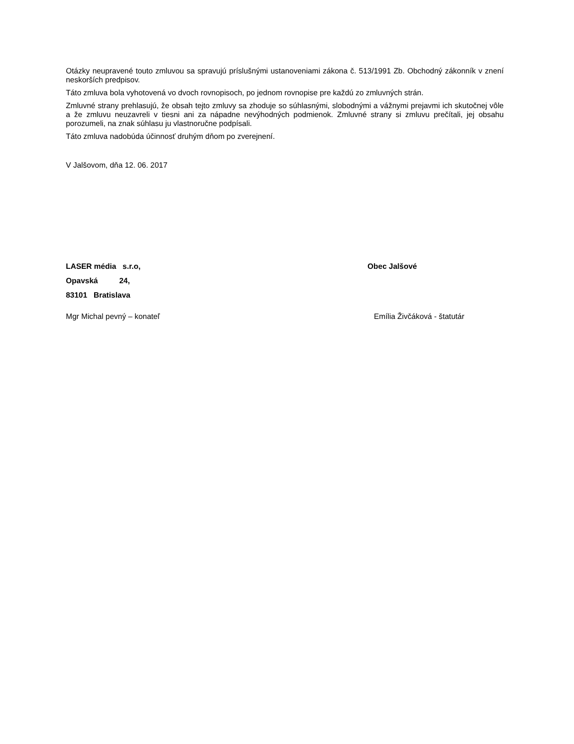Otázky neupravené touto zmluvou sa spravujú príslušnými ustanoveniami zákona č. 513/1991 Zb. Obchodný zákonník v znení neskorších predpisov.
Táto zmluva bola vyhotovená vo dvoch rovnopisoch, po jednom rovnopise pre každú zo zmluvných strán.
Zmluvné strany prehlasujú, že obsah tejto zmluvy sa zhoduje so súhlasnými, slobodnými a vážnymi prejavmi ich skutočnej vôle a že zmluvu neuzavreli v tiesni ani za nápadne nevýhodných podmienok. Zmluvné strany si zmluvu prečítali, jej obsahu porozumeli, na znak súhlasu ju vlastnoručne podpísali.
Táto zmluva nadobúda účinnosť druhým dňom po zverejnení.
V Jalšovom, dňa 12. 06. 2017
LASER média s.r.o,
Opavská 24,
83101 Bratislava
Obec Jalšové
Mgr Michal pevný – konateľ Emília Živčáková - štatutár